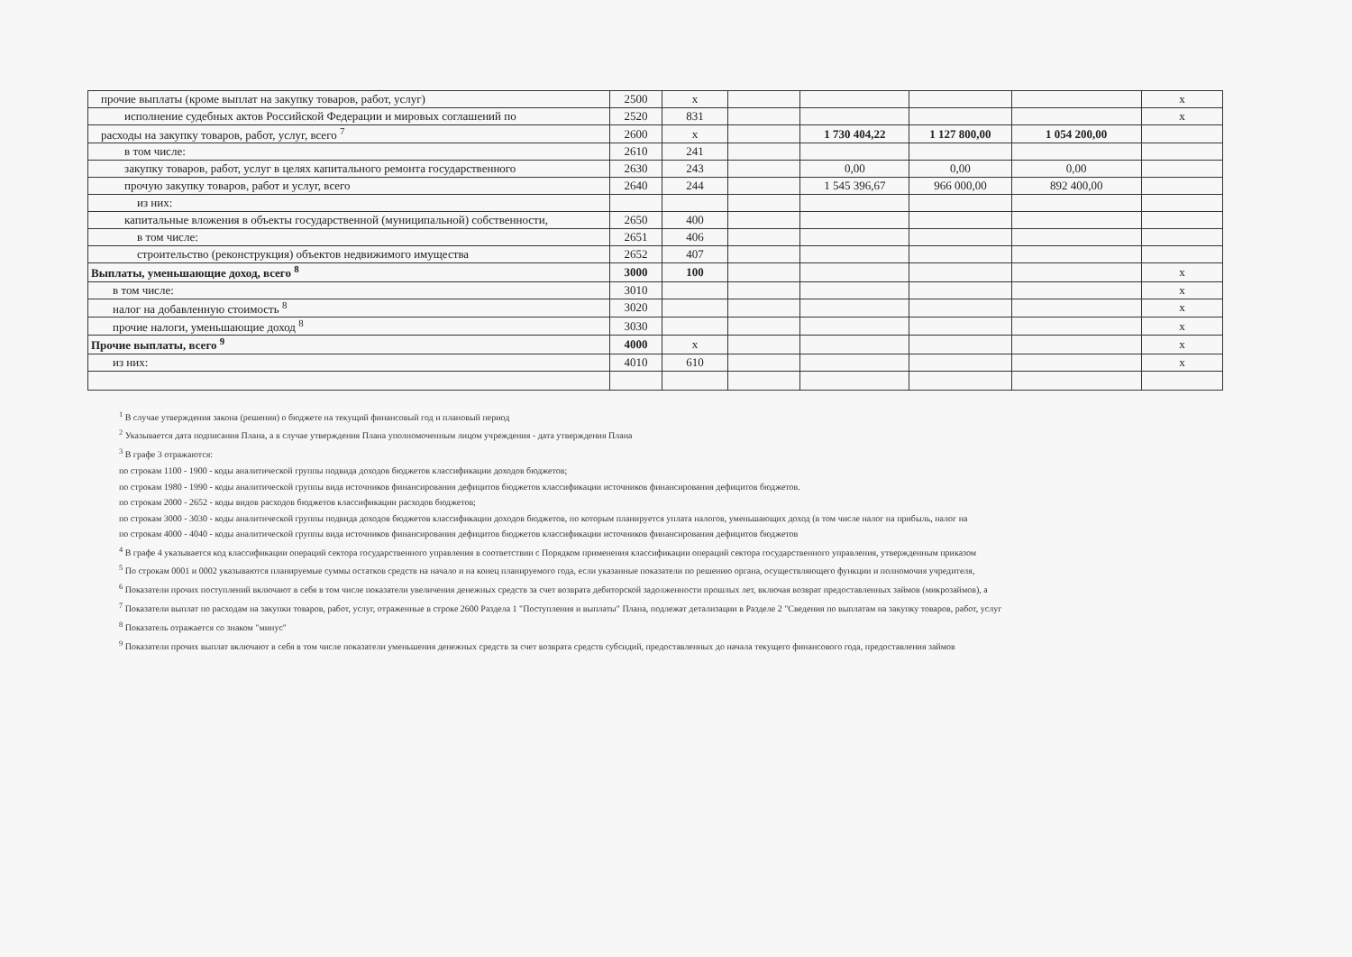| прочие выплаты (кроме выплат на закупку товаров, работ, услуг) | 2500 | х | | | | | х |
| исполнение судебных актов Российской Федерации и мировых соглашений по | 2520 | 831 | | | | | х |
| расходы на закупку товаров, работ, услуг, всего <sup>7</sup> | 2600 | х | | 1 730 404,22 | 1 127 800,00 | 1 054 200,00 | |
| в том числе: | 2610 | 241 | | | | | |
| закупку товаров, работ, услуг в целях капитального ремонта государственного | 2630 | 243 | | 0,00 | 0,00 | 0,00 | |
| прочую закупку товаров, работ и услуг, всего | 2640 | 244 | | 1 545 396,67 | 966 000,00 | 892 400,00 | |
| из них: | | | | | | | |
| капитальные вложения в объекты государственной (муниципальной) собственности, | 2650 | 400 | | | | | |
| в том числе: | 2651 | 406 | | | | | |
| строительство (реконструкция) объектов недвижимого имущества | 2652 | 407 | | | | | |
| Выплаты, уменьшающие доход, всего <sup>8</sup> | 3000 | 100 | | | | | х |
| в том числе: | 3010 | | | | | | х |
| налог на добавленную стоимость <sup>8</sup> | 3020 | | | | | | х |
| прочие налоги, уменьшающие доход <sup>8</sup> | 3030 | | | | | | х |
| Прочие выплаты, всего <sup>9</sup> | 4000 | х | | | | | х |
| из них: | 4010 | 610 | | | | | х |
<sup>1</sup> В случае утверждения закона (решения) о бюджете на текущий финансовый год и плановый период
<sup>2</sup> Указывается дата подписания Плана, а в случае утверждения Плана уполномоченным лицом учреждения - дата утверждения Плана
<sup>3</sup> В графе 3 отражаются:
по строкам 1100 - 1900 - коды аналитической группы подвида доходов бюджетов классификации доходов бюджетов;
по строкам 1980 - 1990 - коды аналитической группы вида источников финансирования дефицитов бюджетов классификации источников финансирования дефицитов бюджетов.
по строкам 2000 - 2652 - коды видов расходов бюджетов классификации расходов бюджетов;
по строкам 3000 - 3030 - коды аналитической группы подвида доходов бюджетов классификации доходов бюджетов, по которым планируется уплата налогов, уменьшающих доход (в том числе налог на прибыль, налог на
по строкам 4000 - 4040 - коды аналитической группы вида источников финансирования дефицитов бюджетов классификации источников финансирования дефицитов бюджетов
<sup>4</sup> В графе 4 указывается код классификации операций сектора государственного управления в соответствии с Порядком применения классификации операций сектора государственного управления, утвержденным приказом
<sup>5</sup> По строкам 0001 и 0002 указываются планируемые суммы остатков средств на начало и на конец планируемого года, если указанные показатели по решению органа, осуществляющего функции и полномочия учредителя,
<sup>6</sup> Показатели прочих поступлений включают в себя в том числе показатели увеличения денежных средств за счет возврата дебиторской задолженности прошлых лет, включая возврат предоставленных займов (микрозаймов), а
<sup>7</sup> Показатели выплат по расходам на закупки товаров, работ, услуг, отраженные в строке 2600 Раздела 1 "Поступления и выплаты" Плана, подлежат детализации в Разделе 2 "Сведения по выплатам на закупку товаров, работ, услуг
<sup>8</sup> Показатель отражается со знаком "минус"
<sup>9</sup> Показатели прочих выплат включают в себя в том числе показатели уменьшения денежных средств за счет возврата средств субсидий, предоставленных до начала текущего финансового года, предоставления займов